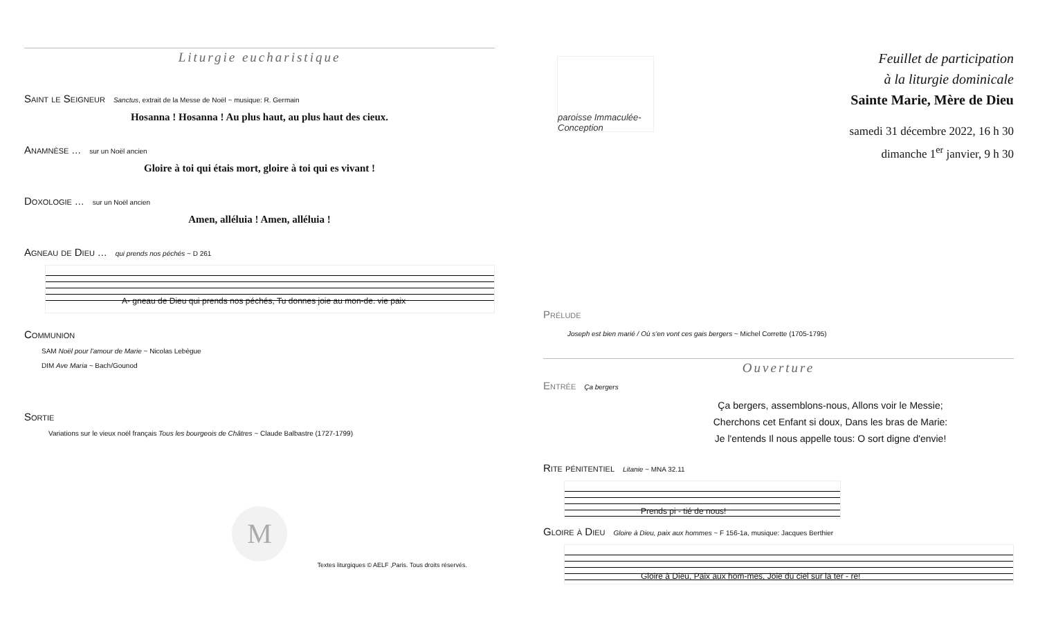Liturgie eucharistique
Saint le Seigneur Sanctus, extrait de la Messe de Noël ~ musique: R. Germain
Hosanna ! Hosanna ! Au plus haut, au plus haut des cieux.
Anamnèse … sur un Noël ancien
Gloire à toi qui étais mort, gloire à toi qui es vivant !
Doxologie … sur un Noël ancien
Amen, alléluia ! Amen, alléluia !
Agneau de Dieu … qui prends nos péchés ~ D 261
A- gneau de Dieu qui prends nos péchés, Tu donnes joie au mon-de. vie paix
Communion
SAM Noël pour l'amour de Marie ~ Nicolas Lebègue
DIM Ave Maria ~ Bach/Gounod
Sortie
Variations sur le vieux noël français Tous les bourgeois de Châtres ~ Claude Balbastre (1727-1799)
M
Textes liturgiques © AELF ,Paris. Tous droits réservés.
paroisse Immaculée-Conception
Feuillet de participation
à la liturgie dominicale
Sainte Marie, Mère de Dieu
samedi 31 décembre 2022, 16 h 30
dimanche 1<sup>er</sup> janvier, 9 h 30
Prélude
Joseph est bien marié / Où s'en vont ces gais bergers ~ Michel Corrette (1705-1795)
Ouverture
Entrée Ça bergers
Ça bergers, assemblons-nous, Allons voir le Messie;
Cherchons cet Enfant si doux, Dans les bras de Marie:
Je l'entends Il nous appelle tous: O sort digne d'envie!
Rite pénitentiel Litanie ~ MNA 32.11
Prends pi - tié de nous!
Gloire à Dieu Gloire à Dieu, paix aux hommes ~ F 156-1a, musique: Jacques Berthier
Gloire à Dieu, Paix aux hom-mes, Joie du ciel sur la ter - re!